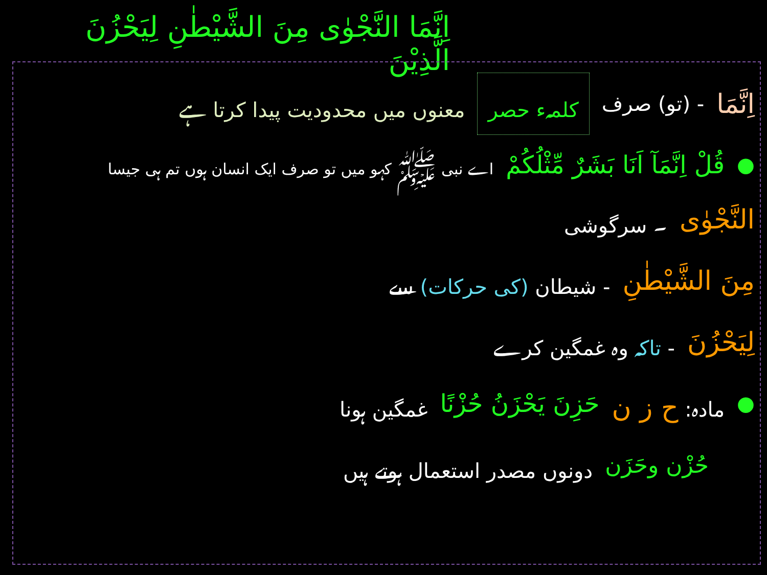اِنَّمَا النَّجْوٰى مِنَ الشَّيْطٰنِ لِيَحْزُنَ الَّذِيْنَ
اِنَّمَا - (تو) صرف کلمہء حصر معنوں میں محدودیت پیدا کرتا ہے
● قُلْ اِنَّمَآ اَنَا بَشَرٌ مِّثْلُكُمْ اے نبی ﷺ کہو میں تو صرف ایک انسان ہوں تم ہی جیسا
النَّجْوٰى ۔ سرگوشی
مِنَ الشَّيْطٰنِ - شیطان (کی حرکات) سے
لِيَحْزُنَ - تاکہ وہ غمگین کرے
● مادہ: ح ز ن حَزِنَ يَحْزَنُ حُزْنًا غمگین ہونا
حُزْن وحَزَن دونوں مصدر استعمال ہوتے ہیں